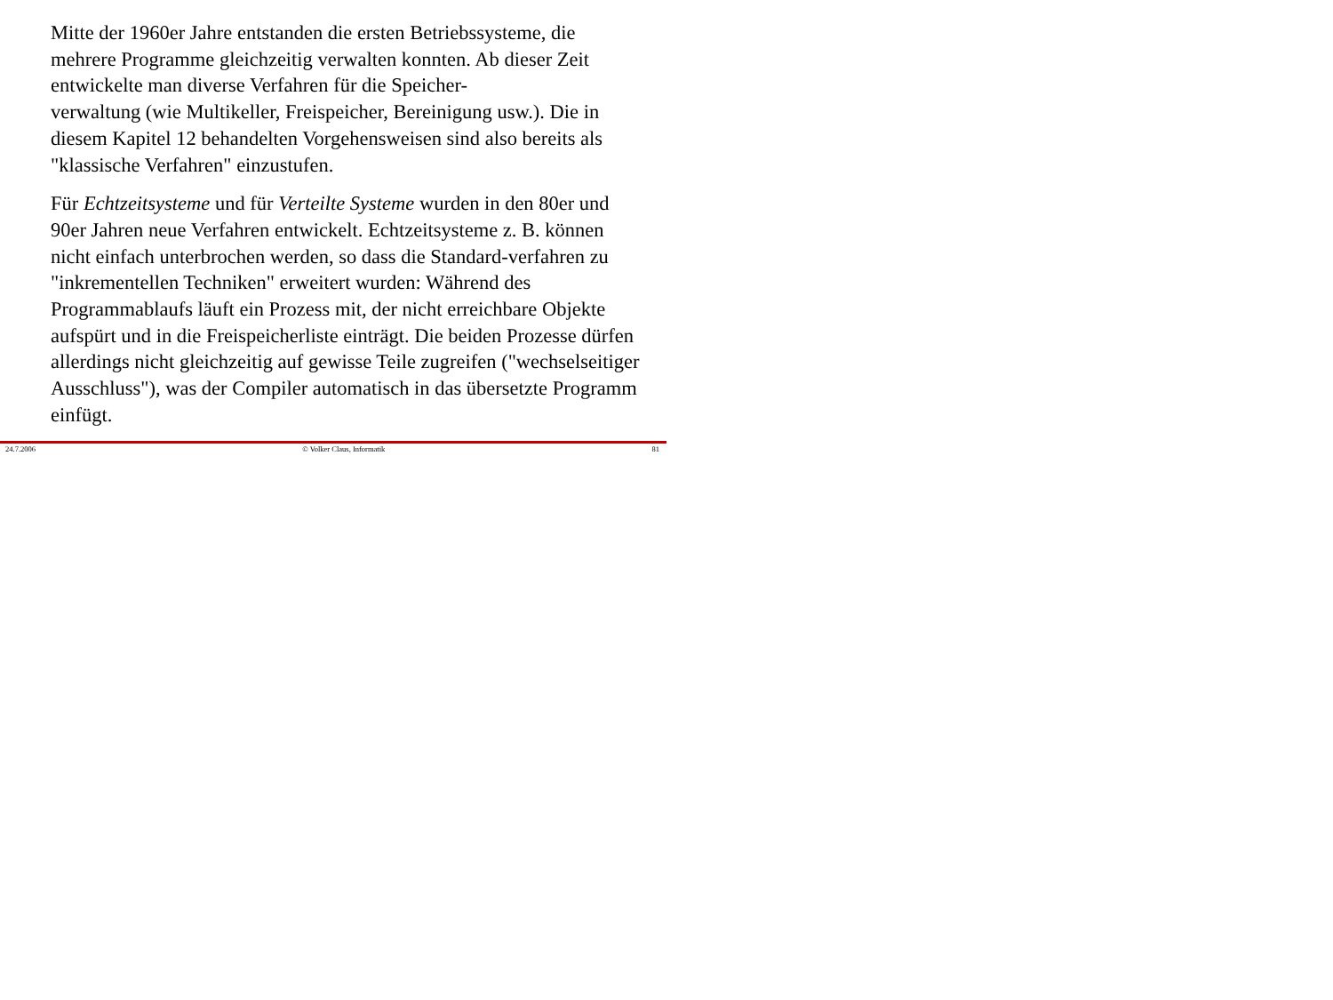Mitte der 1960er Jahre entstanden die ersten Betriebssysteme, die mehrere Programme gleichzeitig verwalten konnten. Ab dieser Zeit entwickelte man diverse Verfahren für die Speicher-
verwaltung (wie Multikeller, Freispeicher, Bereinigung usw.). Die in diesem Kapitel 12 behandelten Vorgehensweisen sind also bereits als "klassische Verfahren" einzustufen.
Für Echtzeitsysteme und für Verteilte Systeme wurden in den 80er und 90er Jahren neue Verfahren entwickelt. Echtzeitsysteme z. B. können nicht einfach unterbrochen werden, so dass die Standard-verfahren zu "inkrementellen Techniken" erweitert wurden: Während des Programmablaufs läuft ein Prozess mit, der nicht erreichbare Objekte aufspürt und in die Freispeicherliste einträgt. Die beiden Prozesse dürfen allerdings nicht gleichzeitig auf gewisse Teile zugreifen ("wechselseitiger Ausschluss"), was der Compiler automatisch in das übersetzte Programm einfügt.
24.7.2006 © Volker Claus, Informatik 81